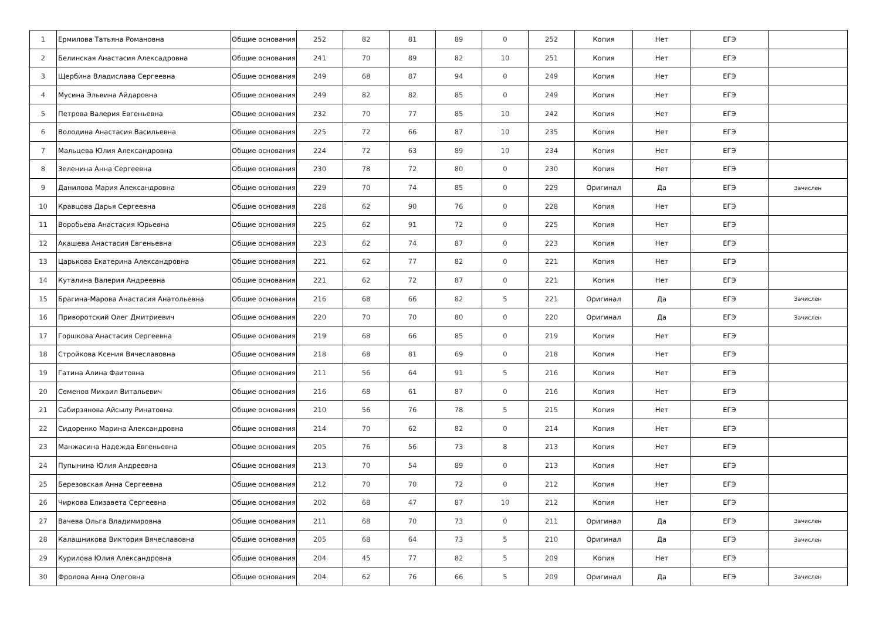| 1 | Ермилова Татьяна Романовна | Общие основания | 252 | 82 | 81 | 89 | 0 | 252 | Копия | Нет | ЕГЭ | |
| 2 | Белинская Анастасия Алексадровна | Общие основания | 241 | 70 | 89 | 82 | 10 | 251 | Копия | Нет | ЕГЭ | |
| 3 | Щербина Владислава Сергеевна | Общие основания | 249 | 68 | 87 | 94 | 0 | 249 | Копия | Нет | ЕГЭ | |
| 4 | Мусина Эльвина Айдаровна | Общие основания | 249 | 82 | 82 | 85 | 0 | 249 | Копия | Нет | ЕГЭ | |
| 5 | Петрова Валерия Евгеньевна | Общие основания | 232 | 70 | 77 | 85 | 10 | 242 | Копия | Нет | ЕГЭ | |
| 6 | Володина Анастасия Васильевна | Общие основания | 225 | 72 | 66 | 87 | 10 | 235 | Копия | Нет | ЕГЭ | |
| 7 | Мальцева Юлия Александровна | Общие основания | 224 | 72 | 63 | 89 | 10 | 234 | Копия | Нет | ЕГЭ | |
| 8 | Зеленина Анна Сергеевна | Общие основания | 230 | 78 | 72 | 80 | 0 | 230 | Копия | Нет | ЕГЭ | |
| 9 | Данилова Мария Александровна | Общие основания | 229 | 70 | 74 | 85 | 0 | 229 | Оригинал | Да | ЕГЭ | Зачислен |
| 10 | Кравцова Дарья Сергеевна | Общие основания | 228 | 62 | 90 | 76 | 0 | 228 | Копия | Нет | ЕГЭ | |
| 11 | Воробьева Анастасия Юрьевна | Общие основания | 225 | 62 | 91 | 72 | 0 | 225 | Копия | Нет | ЕГЭ | |
| 12 | Акашева Анастасия Евгеньевна | Общие основания | 223 | 62 | 74 | 87 | 0 | 223 | Копия | Нет | ЕГЭ | |
| 13 | Царькова Екатерина Александровна | Общие основания | 221 | 62 | 77 | 82 | 0 | 221 | Копия | Нет | ЕГЭ | |
| 14 | Куталина Валерия Андреевна | Общие основания | 221 | 62 | 72 | 87 | 0 | 221 | Копия | Нет | ЕГЭ | |
| 15 | Брагина-Марова Анастасия Анатольевна | Общие основания | 216 | 68 | 66 | 82 | 5 | 221 | Оригинал | Да | ЕГЭ | Зачислен |
| 16 | Приворотский Олег Дмитриевич | Общие основания | 220 | 70 | 70 | 80 | 0 | 220 | Оригинал | Да | ЕГЭ | Зачислен |
| 17 | Горшкова Анастасия Сергеевна | Общие основания | 219 | 68 | 66 | 85 | 0 | 219 | Копия | Нет | ЕГЭ | |
| 18 | Стройкова Ксения Вячеславовна | Общие основания | 218 | 68 | 81 | 69 | 0 | 218 | Копия | Нет | ЕГЭ | |
| 19 | Гатина Алина Фаитовна | Общие основания | 211 | 56 | 64 | 91 | 5 | 216 | Копия | Нет | ЕГЭ | |
| 20 | Семенов Михаил Витальевич | Общие основания | 216 | 68 | 61 | 87 | 0 | 216 | Копия | Нет | ЕГЭ | |
| 21 | Сабирзянова Айсылу Ринатовна | Общие основания | 210 | 56 | 76 | 78 | 5 | 215 | Копия | Нет | ЕГЭ | |
| 22 | Сидоренко Марина Александровна | Общие основания | 214 | 70 | 62 | 82 | 0 | 214 | Копия | Нет | ЕГЭ | |
| 23 | Манжасина Надежда Евгеньевна | Общие основания | 205 | 76 | 56 | 73 | 8 | 213 | Копия | Нет | ЕГЭ | |
| 24 | Пупынина Юлия Андреевна | Общие основания | 213 | 70 | 54 | 89 | 0 | 213 | Копия | Нет | ЕГЭ | |
| 25 | Березовская Анна Сергеевна | Общие основания | 212 | 70 | 70 | 72 | 0 | 212 | Копия | Нет | ЕГЭ | |
| 26 | Чиркова Елизавета Сергеевна | Общие основания | 202 | 68 | 47 | 87 | 10 | 212 | Копия | Нет | ЕГЭ | |
| 27 | Вачева Ольга Владимировна | Общие основания | 211 | 68 | 70 | 73 | 0 | 211 | Оригинал | Да | ЕГЭ | Зачислен |
| 28 | Калашникова Виктория Вячеславовна | Общие основания | 205 | 68 | 64 | 73 | 5 | 210 | Оригинал | Да | ЕГЭ | Зачислен |
| 29 | Курилова Юлия Александровна | Общие основания | 204 | 45 | 77 | 82 | 5 | 209 | Копия | Нет | ЕГЭ | |
| 30 | Фролова Анна Олеговна | Общие основания | 204 | 62 | 76 | 66 | 5 | 209 | Оригинал | Да | ЕГЭ | Зачислен |